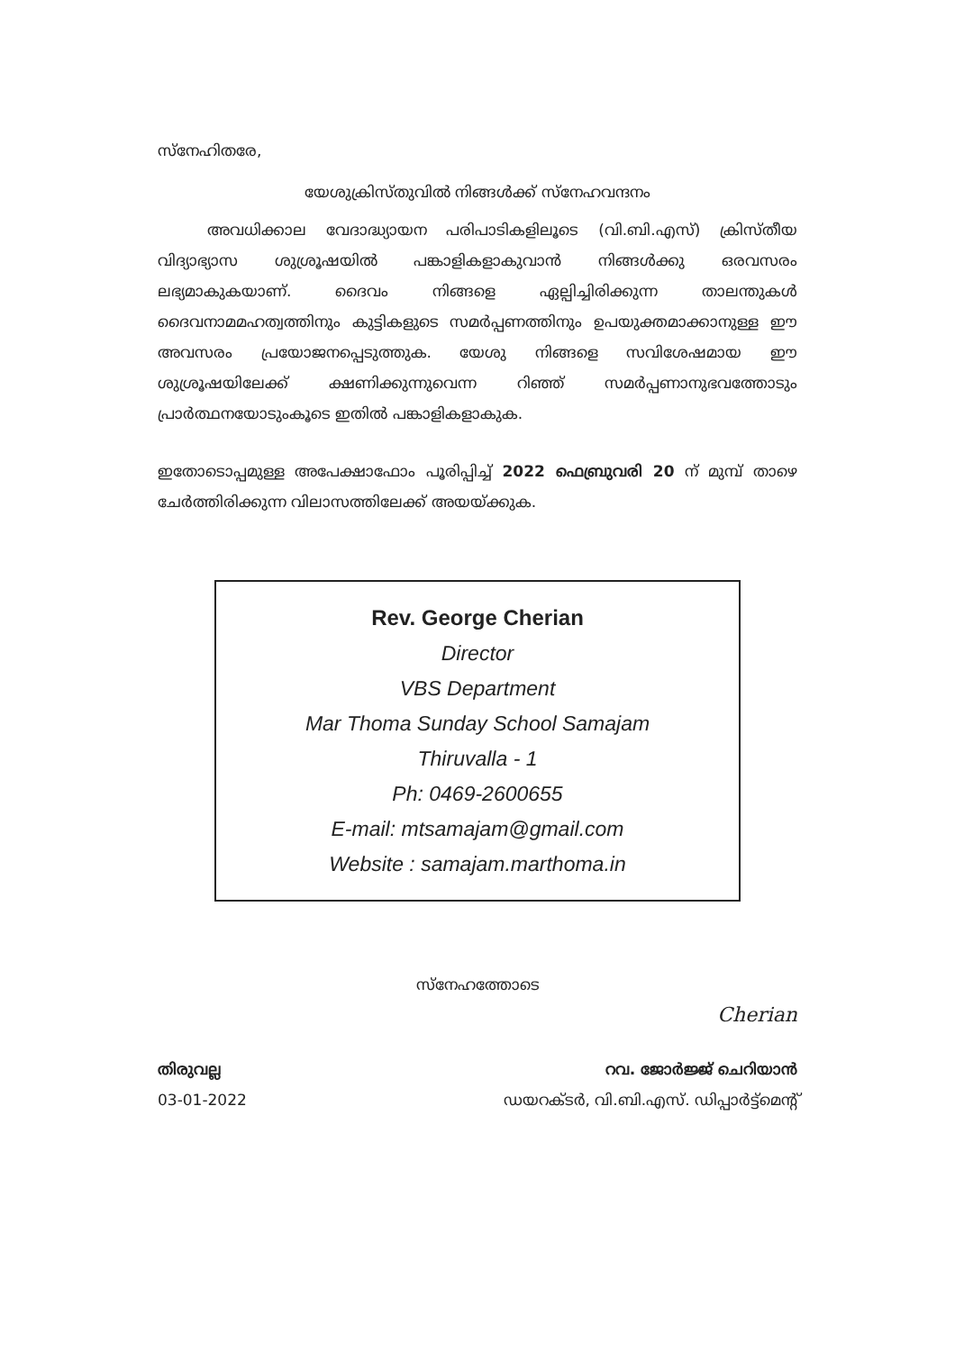സ്നേഹിതരേ,
യേശുക്രിസ്തുവിൽ നിങ്ങൾക്ക് സ്നേഹവന്ദനം
അവധിക്കാല വേദാദ്ധ്യായന പരിപാടികളിലൂടെ (വി.ബി.എസ്) ക്രിസ്തീയ വിദ്യാഭ്യാസ ശുശ്രൂഷയിൽ പങ്കാളികളാകുവാൻ നിങ്ങൾക്കു ഒരവസരം ലഭ്യമാകുകയാണ്. ദൈവം നിങ്ങളെ ഏല്പിച്ചിരിക്കുന്ന താലന്തുകൾ ദൈവനാമമഹത്വത്തിനും കുട്ടികളുടെ സമർപ്പണത്തിനും ഉപയുക്തമാക്കാനുള്ള ഈ അവസരം പ്രയോജനപ്പെടുത്തുക. യേശു നിങ്ങളെ സവിശേഷമായ ഈ ശുശ്രൂഷയിലേക്ക് ക്ഷണിക്കുന്നുവെന്ന റിഞ്ഞ് സമർപ്പണാനുഭവത്തോടും പ്രാർത്ഥനയോടുംകൂടെ ഇതിൽ പങ്കാളികളാകുക.
ഇതോടൊപ്പമുള്ള അപേക്ഷാഫോം പൂരിപ്പിച്ച് 2022 ഫെബ്രുവരി 20 ന് മുമ്പ് താഴെ ചേർത്തിരിക്കുന്ന വിലാസത്തിലേക്ക് അയയ്ക്കുക.
Rev. George Cherian
Director
VBS Department
Mar Thoma Sunday School Samajam
Thiruvalla - 1
Ph: 0469-2600655
E-mail: mtsamajam@gmail.com
Website : samajam.marthoma.in
സ്നേഹത്തോടെ
Cherian
തിരുവല്ല
03-01-2022
റവ. ജോർജ്ജ് ചെറിയാൻ
ഡയറക്ടർ, വി.ബി.എസ്. ഡിപ്പാർട്ട്മെന്റ്